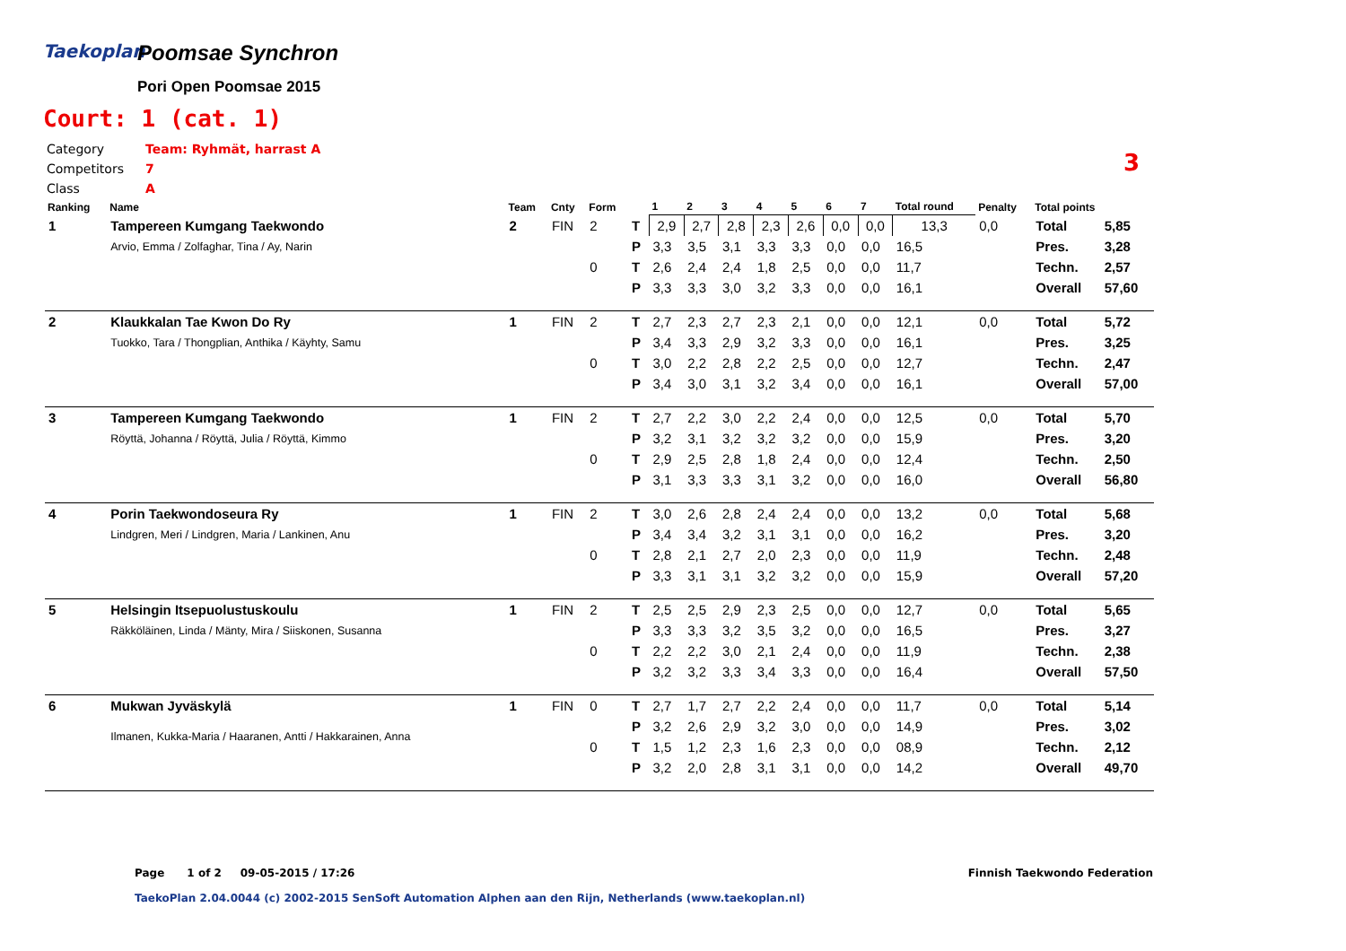Taekoplan
Poomsae Synchron
Pori Open Poomsae 2015
Court: 1 (cat. 1)
Category Team: Ryhmät, harrast A
Competitors 7
Class A
3
| Ranking | Name | Team | Cnty | Form | | 1 | 2 | 3 | 4 | 5 | 6 | 7 | Total round | Penalty | Total points | |
| --- | --- | --- | --- | --- | --- | --- | --- | --- | --- | --- | --- | --- | --- | --- | --- | --- |
| 1 | Tampereen Kumgang Taekwondo | 2 | FIN | 2 | T | 2,9 | 2,7 | 2,8 | 2,3 | 2,6 | 0,0 | 0,0 | 13,3 | 0,0 | Total | 5,85 |
| | Arvio, Emma / Zolfaghar, Tina / Ay, Narin | | | | P | 3,3 | 3,5 | 3,1 | 3,3 | 3,3 | 0,0 | 0,0 | 16,5 | | Pres. | 3,28 |
| | | | | 0 | T | 2,6 | 2,4 | 2,4 | 1,8 | 2,5 | 0,0 | 0,0 | 11,7 | | Techn. | 2,57 |
| | | | | | P | 3,3 | 3,3 | 3,0 | 3,2 | 3,3 | 0,0 | 0,0 | 16,1 | | Overall | 57,60 |
| 2 | Klaukkalan Tae Kwon Do Ry | 1 | FIN | 2 | T | 2,7 | 2,3 | 2,7 | 2,3 | 2,1 | 0,0 | 0,0 | 12,1 | 0,0 | Total | 5,72 |
| | Tuokko, Tara / Thongplian, Anthika / Käyhty, Samu | | | | P | 3,4 | 3,3 | 2,9 | 3,2 | 3,3 | 0,0 | 0,0 | 16,1 | | Pres. | 3,25 |
| | | | | 0 | T | 3,0 | 2,2 | 2,8 | 2,2 | 2,5 | 0,0 | 0,0 | 12,7 | | Techn. | 2,47 |
| | | | | | P | 3,4 | 3,0 | 3,1 | 3,2 | 3,4 | 0,0 | 0,0 | 16,1 | | Overall | 57,00 |
| 3 | Tampereen Kumgang Taekwondo | 1 | FIN | 2 | T | 2,7 | 2,2 | 3,0 | 2,2 | 2,4 | 0,0 | 0,0 | 12,5 | 0,0 | Total | 5,70 |
| | Röyttä, Johanna / Röyttä, Julia / Röyttä, Kimmo | | | | P | 3,2 | 3,1 | 3,2 | 3,2 | 3,2 | 0,0 | 0,0 | 15,9 | | Pres. | 3,20 |
| | | | | 0 | T | 2,9 | 2,5 | 2,8 | 1,8 | 2,4 | 0,0 | 0,0 | 12,4 | | Techn. | 2,50 |
| | | | | | P | 3,1 | 3,3 | 3,3 | 3,1 | 3,2 | 0,0 | 0,0 | 16,0 | | Overall | 56,80 |
| 4 | Porin Taekwondoseura Ry | 1 | FIN | 2 | T | 3,0 | 2,6 | 2,8 | 2,4 | 2,4 | 0,0 | 0,0 | 13,2 | 0,0 | Total | 5,68 |
| | Lindgren, Meri / Lindgren, Maria / Lankinen, Anu | | | | P | 3,4 | 3,4 | 3,2 | 3,1 | 3,1 | 0,0 | 0,0 | 16,2 | | Pres. | 3,20 |
| | | | | 0 | T | 2,8 | 2,1 | 2,7 | 2,0 | 2,3 | 0,0 | 0,0 | 11,9 | | Techn. | 2,48 |
| | | | | | P | 3,3 | 3,1 | 3,1 | 3,2 | 3,2 | 0,0 | 0,0 | 15,9 | | Overall | 57,20 |
| 5 | Helsingin Itsepuolustuskoulu | 1 | FIN | 2 | T | 2,5 | 2,5 | 2,9 | 2,3 | 2,5 | 0,0 | 0,0 | 12,7 | 0,0 | Total | 5,65 |
| | Räkköläinen, Linda / Mänty, Mira / Siiskonen, Susanna | | | | P | 3,3 | 3,3 | 3,2 | 3,5 | 3,2 | 0,0 | 0,0 | 16,5 | | Pres. | 3,27 |
| | | | | 0 | T | 2,2 | 2,2 | 3,0 | 2,1 | 2,4 | 0,0 | 0,0 | 11,9 | | Techn. | 2,38 |
| | | | | | P | 3,2 | 3,2 | 3,3 | 3,4 | 3,3 | 0,0 | 0,0 | 16,4 | | Overall | 57,50 |
| 6 | Mukwan Jyväskylä | 1 | FIN | 0 | T | 2,7 | 1,7 | 2,7 | 2,2 | 2,4 | 0,0 | 0,0 | 11,7 | 0,0 | Total | 5,14 |
| | Ilmanen, Kukka-Maria / Haaranen, Antti / Hakkarainen, Anna | | | | P | 3,2 | 2,6 | 2,9 | 3,2 | 3,0 | 0,0 | 0,0 | 14,9 | | Pres. | 3,02 |
| | | | | 0 | T | 1,5 | 1,2 | 2,3 | 1,6 | 2,3 | 0,0 | 0,0 | 08,9 | | Techn. | 2,12 |
| | | | | | P | 3,2 | 2,0 | 2,8 | 3,1 | 3,1 | 0,0 | 0,0 | 14,2 | | Overall | 49,70 |
Page 1 of 2 09-05-2015 / 17:26 Finnish Taekwondo Federation TaekoPlan 2.04.0044 (c) 2002-2015 SenSoft Automation Alphen aan den Rijn, Netherlands (www.taekoplan.nl)